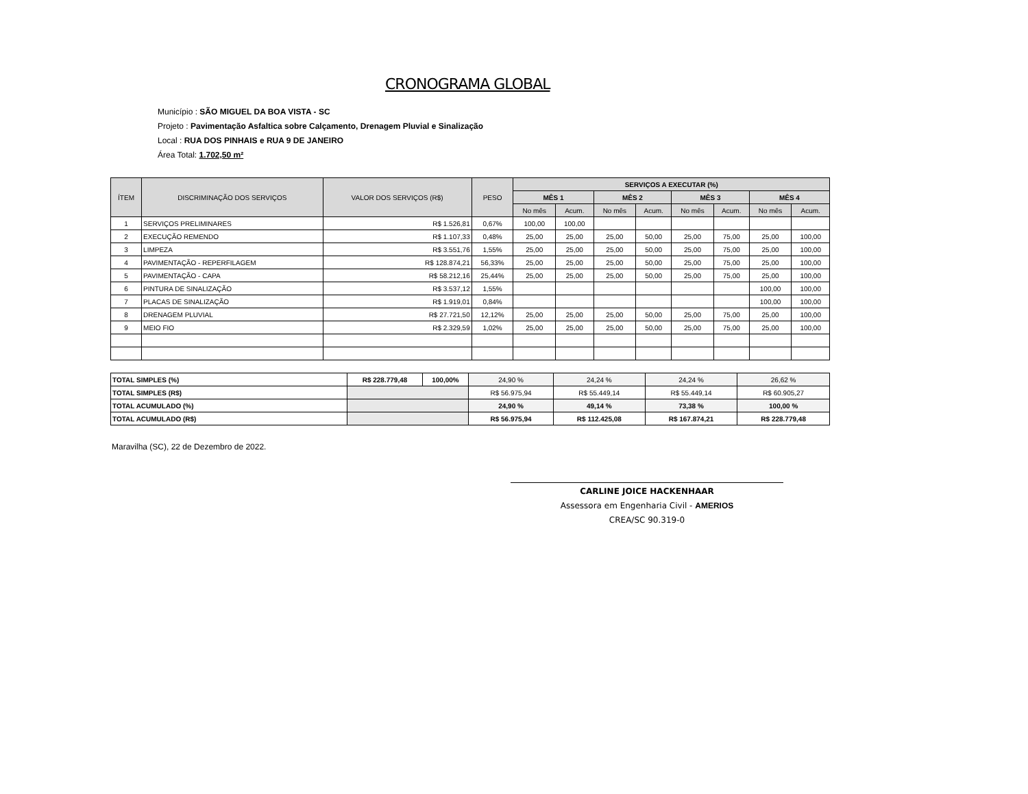CRONOGRAMA GLOBAL
Município : SÃO MIGUEL DA BOA VISTA - SC
Projeto : Pavimentação Asfaltica sobre Calçamento, Drenagem Pluvial e Sinalização
Local : RUA DOS PINHAIS e RUA 9 DE JANEIRO
Área Total: 1.702,50 m²
| ÍTEM | DISCRIMINAÇÃO DOS SERVIÇOS | VALOR DOS SERVIÇOS (R$) | PESO | SERVIÇOS A EXECUTAR (%) | | | | | | | |
| --- | --- | --- | --- | --- | --- | --- | --- | --- | --- | --- | --- |
| | | | | MÊS 1 | | MÊS 2 | | MÊS 3 | | MÊS 4 | |
| | | | | No mês | Acum. | No mês | Acum. | No mês | Acum. | No mês | Acum. |
| 1 | SERVIÇOS PRELIMINARES | R$ 1.526,81 | 0,67% | 100,00 | 100,00 | | | | | | |
| 2 | EXECUÇÃO REMENDO | R$ 1.107,33 | 0,48% | 25,00 | 25,00 | 25,00 | 50,00 | 25,00 | 75,00 | 25,00 | 100,00 |
| 3 | LIMPEZA | R$ 3.551,76 | 1,55% | 25,00 | 25,00 | 25,00 | 50,00 | 25,00 | 75,00 | 25,00 | 100,00 |
| 4 | PAVIMENTAÇÃO - REPERFILAGEM | R$ 128.874,21 | 56,33% | 25,00 | 25,00 | 25,00 | 50,00 | 25,00 | 75,00 | 25,00 | 100,00 |
| 5 | PAVIMENTAÇÃO - CAPA | R$ 58.212,16 | 25,44% | 25,00 | 25,00 | 25,00 | 50,00 | 25,00 | 75,00 | 25,00 | 100,00 |
| 6 | PINTURA DE SINALIZAÇÃO | R$ 3.537,12 | 1,55% | | | | | | | 100,00 | 100,00 |
| 7 | PLACAS DE SINALIZAÇÃO | R$ 1.919,01 | 0,84% | | | | | | | 100,00 | 100,00 |
| 8 | DRENAGEM PLUVIAL | R$ 27.721,50 | 12,12% | 25,00 | 25,00 | 25,00 | 50,00 | 25,00 | 75,00 | 25,00 | 100,00 |
| 9 | MEIO FIO | R$ 2.329,59 | 1,02% | 25,00 | 25,00 | 25,00 | 50,00 | 25,00 | 75,00 | 25,00 | 100,00 |
| TOTAL SIMPLES (%) | R$ 228.779,48 | 100,00% | 24,90 % | 24,24 % | 24,24 % | 26,62 % |
| TOTAL SIMPLES (R$) | | | R$ 56.975,94 | R$ 55.449,14 | R$ 55.449,14 | R$ 60.905,27 |
| TOTAL ACUMULADO (%) | | | 24,90 % | 49,14 % | 73,38 % | 100,00 % |
| TOTAL ACUMULADO (R$) | | | R$ 56.975,94 | R$ 112.425,08 | R$ 167.874,21 | R$ 228.779,48 |
Maravilha (SC), 22 de Dezembro de 2022.
CARLINE JOICE HACKENHAAR
Assessora em Engenharia Civil - AMERIOS
CREA/SC 90.319-0